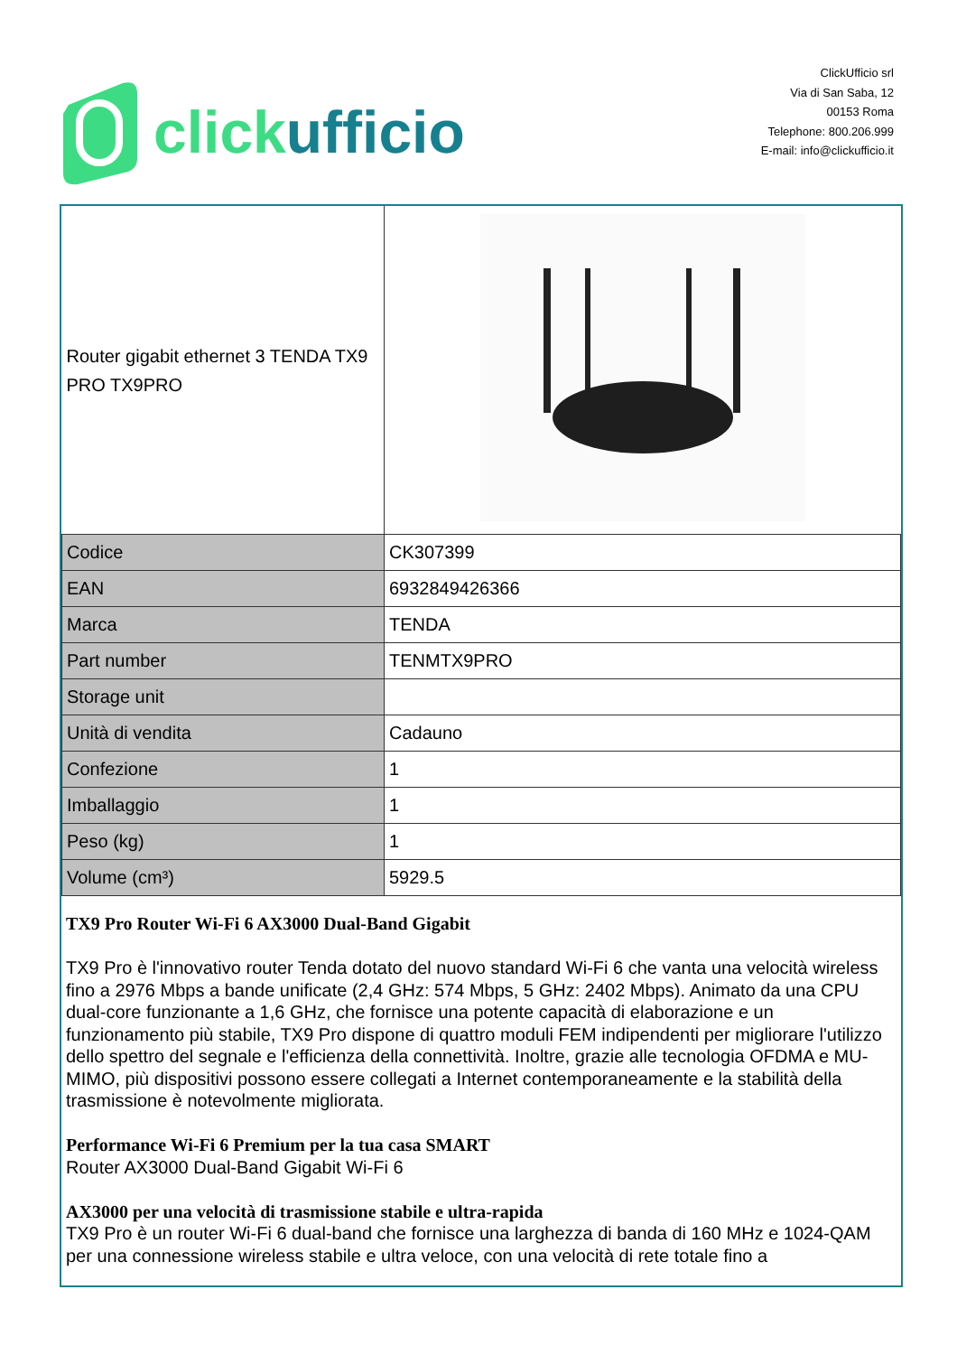click ufficio
ClickUfficio srl
Via di San Saba, 12
00153 Roma
Telephone: 800.206.999
E-mail: info@clickufficio.it
| Router gigabit ethernet 3 TENDA TX9 PRO TX9PRO | |
| Codice | CK307399 |
| EAN | 6932849426366 |
| Marca | TENDA |
| Part number | TENMTX9PRO |
| Storage unit | |
| Unità di vendita | Cadauno |
| Confezione | 1 |
| Imballaggio | 1 |
| Peso (kg) | 1 |
| Volume (cm³) | 5929.5 |
TX9 Pro Router Wi-Fi 6 AX3000 Dual-Band Gigabit
TX9 Pro è l'innovativo router Tenda dotato del nuovo standard Wi-Fi 6 che vanta una velocità wireless fino a 2976 Mbps a bande unificate (2,4 GHz: 574 Mbps, 5 GHz: 2402 Mbps). Animato da una CPU dual-core funzionante a 1,6 GHz, che fornisce una potente capacità di elaborazione e un funzionamento più stabile, TX9 Pro dispone di quattro moduli FEM indipendenti per migliorare l'utilizzo dello spettro del segnale e l'efficienza della connettività. Inoltre, grazie alle tecnologia OFDMA e MU-MIMO, più dispositivi possono essere collegati a Internet contemporaneamente e la stabilità della trasmissione è notevolmente migliorata.
Performance Wi-Fi 6 Premium per la tua casa SMART
Router AX3000 Dual-Band Gigabit Wi-Fi 6
AX3000 per una velocità di trasmissione stabile e ultra-rapida
TX9 Pro è un router Wi-Fi 6 dual-band che fornisce una larghezza di banda di 160 MHz e 1024-QAM per una connessione wireless stabile e ultra veloce, con una velocità di rete totale fino a